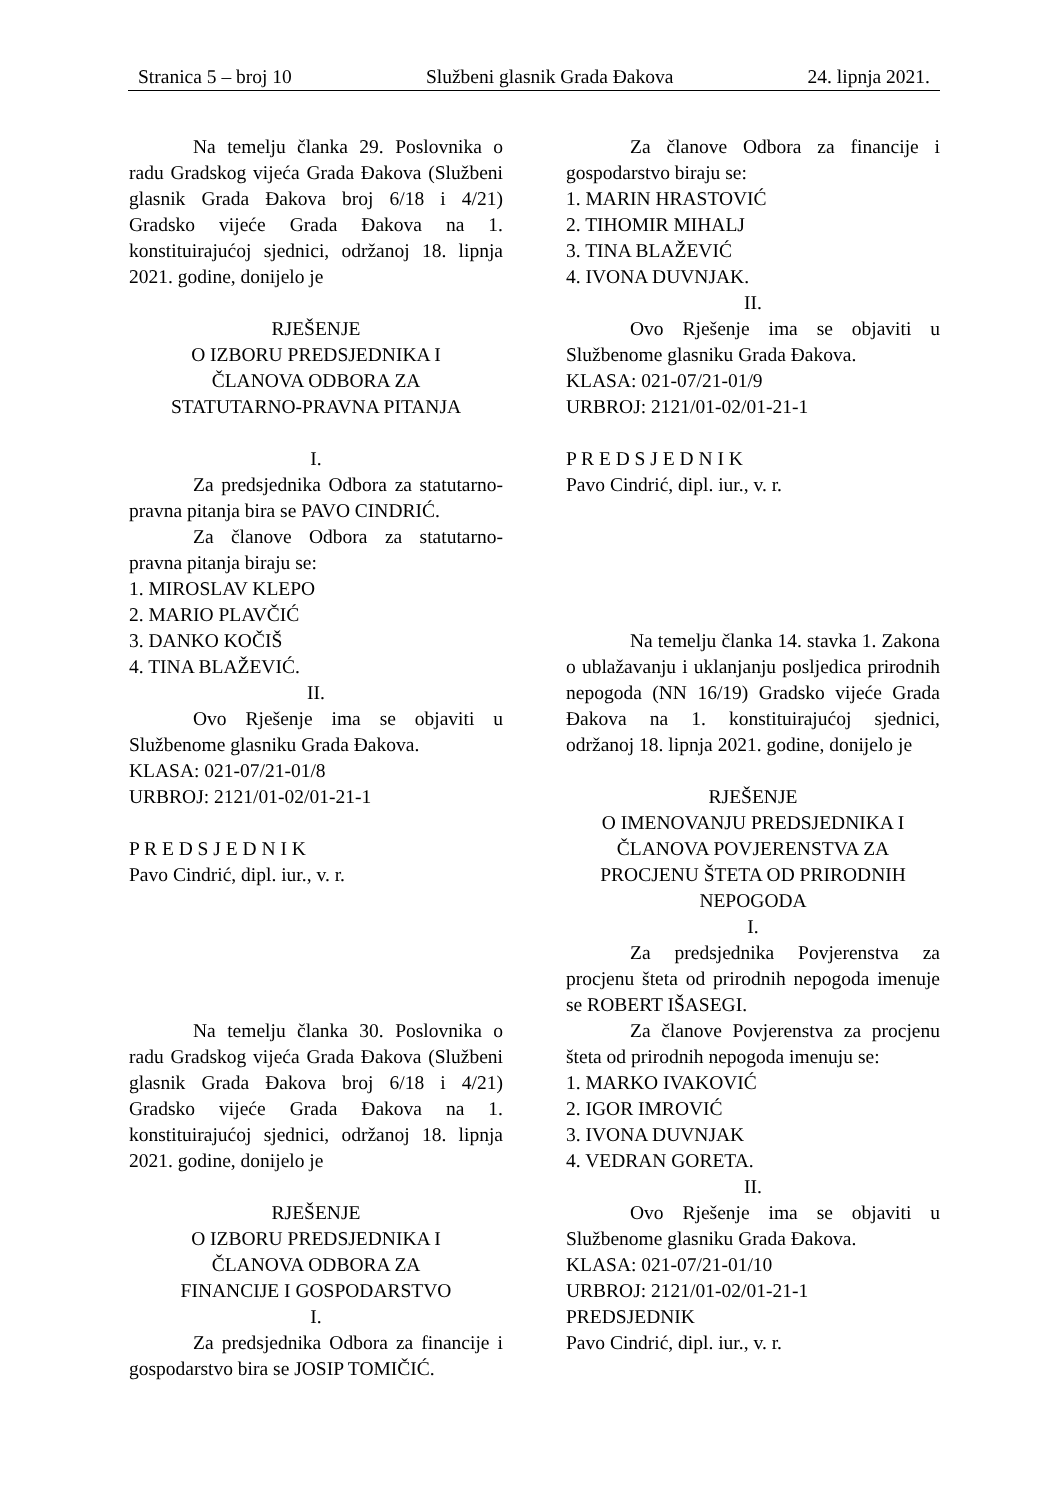Stranica 5 – broj 10 Službeni glasnik Grada Đakova 24. lipnja 2021.
Na temelju članka 29. Poslovnika o radu Gradskog vijeća Grada Đakova (Službeni glasnik Grada Đakova broj 6/18 i 4/21) Gradsko vijeće Grada Đakova na 1. konstituirajućoj sjednici, održanoj 18. lipnja 2021. godine, donijelo je
RJEŠENJE
O IZBORU PREDSJEDNIKA I
ČLANOVA ODBORA ZA
STATUTARNO-PRAVNA PITANJA
I.
Za predsjednika Odbora za statutarno-pravna pitanja bira se PAVO CINDRIĆ.
Za članove Odbora za statutarno-pravna pitanja biraju se:
1. MIROSLAV KLEPO
2. MARIO PLAVČIĆ
3. DANKO KOČIŠ
4. TINA BLAŽEVIĆ.
II.
Ovo Rješenje ima se objaviti u Službenome glasniku Grada Đakova.
KLASA: 021-07/21-01/8
URBROJ: 2121/01-02/01-21-1
P R E D S J E D N I K
Pavo Cindrić, dipl. iur., v. r.
Na temelju članka 30. Poslovnika o radu Gradskog vijeća Grada Đakova (Službeni glasnik Grada Đakova broj 6/18 i 4/21) Gradsko vijeće Grada Đakova na 1. konstituirajućoj sjednici, održanoj 18. lipnja 2021. godine, donijelo je
RJEŠENJE
O IZBORU PREDSJEDNIKA I
ČLANOVA ODBORA ZA
FINANCIJE I GOSPODARSTVO
I.
Za predsjednika Odbora za financije i gospodarstvo bira se JOSIP TOMIČIĆ.
Za članove Odbora za financije i gospodarstvo biraju se:
1. MARIN HRASTOVIĆ
2. TIHOMIR MIHALJ
3. TINA BLAŽEVIĆ
4. IVONA DUVNJAK.
II.
Ovo Rješenje ima se objaviti u Službenome glasniku Grada Đakova.
KLASA: 021-07/21-01/9
URBROJ: 2121/01-02/01-21-1
P R E D S J E D N I K
Pavo Cindrić, dipl. iur., v. r.
Na temelju članka 14. stavka 1. Zakona o ublažavanju i uklanjanju posljedica prirodnih nepogoda (NN 16/19) Gradsko vijeće Grada Đakova na 1. konstituirajućoj sjednici, održanoj 18. lipnja 2021. godine, donijelo je
RJEŠENJE
O IMENOVANJU PREDSJEDNIKA I
ČLANOVA POVJERENSTVA ZA
PROCJENU ŠTETA OD PRIRODNIH
NEPOGODA
I.
Za predsjednika Povjerenstva za procjenu šteta od prirodnih nepogoda imenuje se ROBERT IŠASEGI.
Za članove Povjerenstva za procjenu šteta od prirodnih nepogoda imenuju se:
1. MARKO IVAKOVIĆ
2. IGOR IMROVIĆ
3. IVONA DUVNJAK
4. VEDRAN GORETA.
II.
Ovo Rješenje ima se objaviti u Službenome glasniku Grada Đakova.
KLASA: 021-07/21-01/10
URBROJ: 2121/01-02/01-21-1
PREDSJEDNIK
Pavo Cindrić, dipl. iur., v. r.